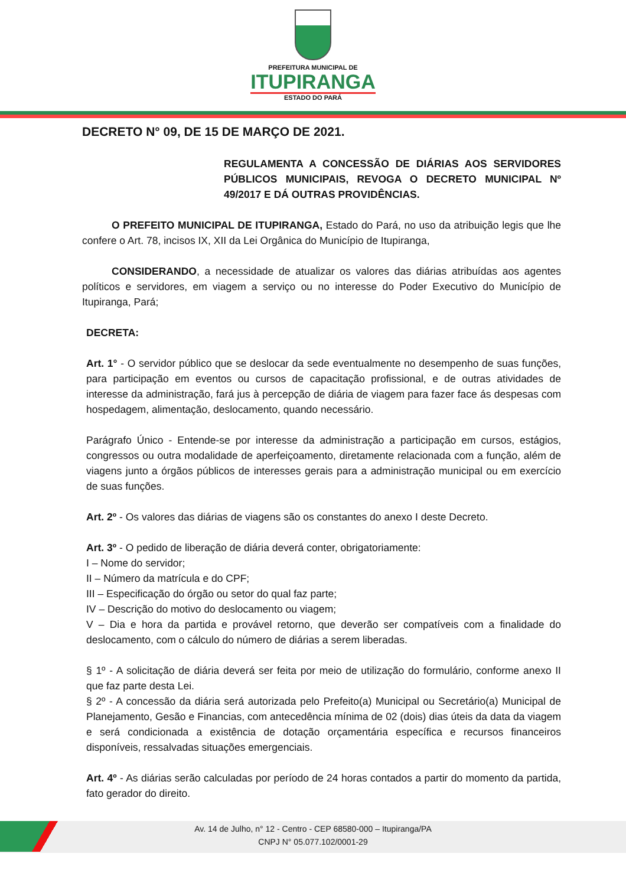PREFEITURA MUNICIPAL DE
ITUPIRANGA
ESTADO DO PARÁ
DECRETO N° 09, DE 15 DE MARÇO DE 2021.
REGULAMENTA A CONCESSÃO DE DIÁRIAS AOS SERVIDORES PÚBLICOS MUNICIPAIS, REVOGA O DECRETO MUNICIPAL Nº 49/2017 E DÁ OUTRAS PROVIDÊNCIAS.
O PREFEITO MUNICIPAL DE ITUPIRANGA, Estado do Pará, no uso da atribuição legis que lhe confere o Art. 78, incisos IX, XII da Lei Orgânica do Município de Itupiranga,
CONSIDERANDO, a necessidade de atualizar os valores das diárias atribuídas aos agentes políticos e servidores, em viagem a serviço ou no interesse do Poder Executivo do Município de Itupiranga, Pará;
DECRETA:
Art. 1° - O servidor público que se deslocar da sede eventualmente no desempenho de suas funções, para participação em eventos ou cursos de capacitação profissional, e de outras atividades de interesse da administração, fará jus à percepção de diária de viagem para fazer face ás despesas com hospedagem, alimentação, deslocamento, quando necessário.
Parágrafo Único - Entende-se por interesse da administração a participação em cursos, estágios, congressos ou outra modalidade de aperfeiçoamento, diretamente relacionada com a função, além de viagens junto a órgãos públicos de interesses gerais para a administração municipal ou em exercício de suas funções.
Art. 2º - Os valores das diárias de viagens são os constantes do anexo I deste Decreto.
Art. 3º - O pedido de liberação de diária deverá conter, obrigatoriamente:
I – Nome do servidor;
II – Número da matrícula e do CPF;
III – Especificação do órgão ou setor do qual faz parte;
IV – Descrição do motivo do deslocamento ou viagem;
V – Dia e hora da partida e provável retorno, que deverão ser compatíveis com a finalidade do deslocamento, com o cálculo do número de diárias a serem liberadas.
§ 1º - A solicitação de diária deverá ser feita por meio de utilização do formulário, conforme anexo II que faz parte desta Lei.
§ 2º - A concessão da diária será autorizada pelo Prefeito(a) Municipal ou Secretário(a) Municipal de Planejamento, Gesão e Financias, com antecedência mínima de 02 (dois) dias úteis da data da viagem e será condicionada a existência de dotação orçamentária específica e recursos financeiros disponíveis, ressalvadas situações emergenciais.
Art. 4º - As diárias serão calculadas por período de 24 horas contados a partir do momento da partida, fato gerador do direito.
Av. 14 de Julho, n° 12 - Centro - CEP 68580-000 – Itupiranga/PA
CNPJ N° 05.077.102/0001-29